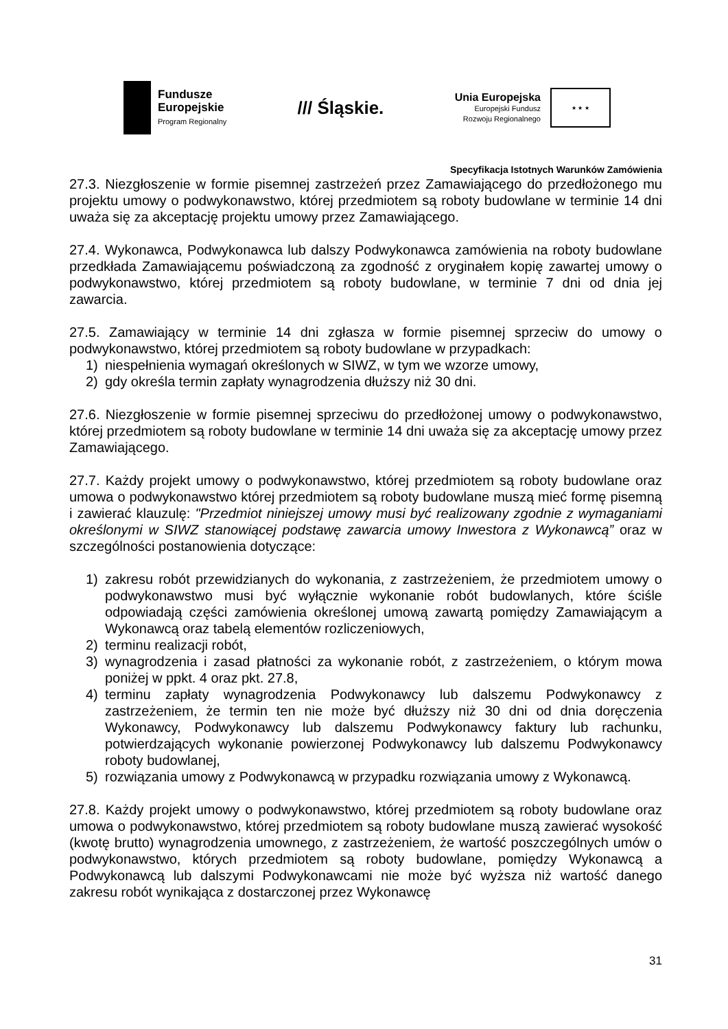Fundusze
Europejskie
Program Regionalny
/// Śląskie.
Unia Europejska
Europejski Fundusz
Rozwoju Regionalnego
★ ★ ★
Specyfikacja Istotnych Warunków Zamówienia
27.3. Niezgłoszenie w formie pisemnej zastrzeżeń przez Zamawiającego do przedłożonego mu projektu umowy o podwykonawstwo, której przedmiotem są roboty budowlane w terminie 14 dni uważa się za akceptację projektu umowy przez Zamawiającego.
27.4. Wykonawca, Podwykonawca lub dalszy Podwykonawca zamówienia na roboty budowlane przedkłada Zamawiającemu poświadczoną za zgodność z oryginałem kopię zawartej umowy o podwykonawstwo, której przedmiotem są roboty budowlane, w terminie 7 dni od dnia jej zawarcia.
27.5. Zamawiający w terminie 14 dni zgłasza w formie pisemnej sprzeciw do umowy o podwykonawstwo, której przedmiotem są roboty budowlane w przypadkach:
1) niespełnienia wymagań określonych w SIWZ, w tym we wzorze umowy,
2) gdy określa termin zapłaty wynagrodzenia dłuższy niż 30 dni.
27.6. Niezgłoszenie w formie pisemnej sprzeciwu do przedłożonej umowy o podwykonawstwo, której przedmiotem są roboty budowlane w terminie 14 dni uważa się za akceptację umowy przez Zamawiającego.
27.7. Każdy projekt umowy o podwykonawstwo, której przedmiotem są roboty budowlane oraz umowa o podwykonawstwo której przedmiotem są roboty budowlane muszą mieć formę pisemną i zawierać klauzulę: "Przedmiot niniejszej umowy musi być realizowany zgodnie z wymaganiami określonymi w SIWZ stanowiącej podstawę zawarcia umowy Inwestora z Wykonawcą” oraz w szczególności postanowienia dotyczące:
1) zakresu robót przewidzianych do wykonania, z zastrzeżeniem, że przedmiotem umowy o podwykonawstwo musi być wyłącznie wykonanie robót budowlanych, które ściśle odpowiadają części zamówienia określonej umową zawartą pomiędzy Zamawiającym a Wykonawcą oraz tabelą elementów rozliczeniowych,
2) terminu realizacji robót,
3) wynagrodzenia i zasad płatności za wykonanie robót, z zastrzeżeniem, o którym mowa poniżej w ppkt. 4 oraz pkt. 27.8,
4) terminu zapłaty wynagrodzenia Podwykonawcy lub dalszemu Podwykonawcy z zastrzeżeniem, że termin ten nie może być dłuższy niż 30 dni od dnia doręczenia Wykonawcy, Podwykonawcy lub dalszemu Podwykonawcy faktury lub rachunku, potwierdzających wykonanie powierzonej Podwykonawcy lub dalszemu Podwykonawcy roboty budowlanej,
5) rozwiązania umowy z Podwykonawcą w przypadku rozwiązania umowy z Wykonawcą.
27.8. Każdy projekt umowy o podwykonawstwo, której przedmiotem są roboty budowlane oraz umowa o podwykonawstwo, której przedmiotem są roboty budowlane muszą zawierać wysokość (kwotę brutto) wynagrodzenia umownego, z zastrzeżeniem, że wartość poszczególnych umów o podwykonawstwo, których przedmiotem są roboty budowlane, pomiędzy Wykonawcą a Podwykonawcą lub dalszymi Podwykonawcami nie może być wyższa niż wartość danego zakresu robót wynikająca z dostarczonej przez Wykonawcę
31